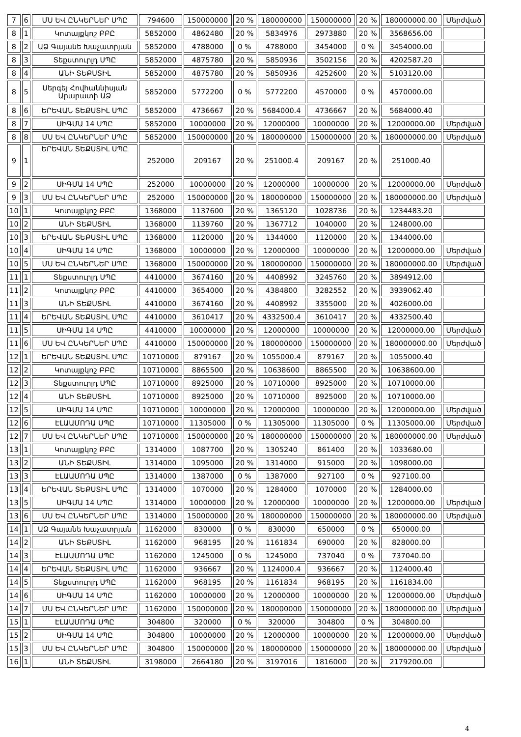| 7 | 6 | ՄՍ ԵՎ ԸՆԿԵՐՆԵՐ ՍՊԸ | 794600 | 150000000 | 20 % | 180000000 | 150000000 | 20 % | 180000000.00 | Մերժված |
| 8 | 1 | Կոտայքկոշ ԲԲԸ | 5852000 | 4862480 | 20 % | 5834976 | 2973880 | 20 % | 3568656.00 | |
| 8 | 2 | ԱՁ Գայանե Խաչատրյան | 5852000 | 4788000 | 0 % | 4788000 | 3454000 | 0 % | 3454000.00 | |
| 8 | 3 | Տեքստուրլդ ՍՊԸ | 5852000 | 4875780 | 20 % | 5850936 | 3502156 | 20 % | 4202587.20 | |
| 8 | 4 | ԱՆԻ ՏԵՔՍՏԻԼ | 5852000 | 4875780 | 20 % | 5850936 | 4252600 | 20 % | 5103120.00 | |
| 8 | 5 | Սերգեյ Հովհաննիսյան Արարատի ԱՁ | 5852000 | 5772200 | 0 % | 5772200 | 4570000 | 0 % | 4570000.00 | |
| 8 | 6 | ԵՐԵՎԱՆ ՏԵՔՍՏԻԼ ՍՊԸ | 5852000 | 4736667 | 20 % | 5684000.4 | 4736667 | 20 % | 5684000.40 | |
| 8 | 7 | ՍԻԳՄԱ 14 ՍՊԸ | 5852000 | 10000000 | 20 % | 12000000 | 10000000 | 20 % | 12000000.00 | Մերժված |
| 8 | 8 | ՄՍ ԵՎ ԸՆԿԵՐՆԵՐ ՍՊԸ | 5852000 | 150000000 | 20 % | 180000000 | 150000000 | 20 % | 180000000.00 | Մերժված |
| 9 | 1 | ԵՐԵՎԱՆ ՏԵՔՍՏԻԼ ՍՊԸ | 252000 | 209167 | 20 % | 251000.4 | 209167 | 20 % | 251000.40 | |
| 9 | 2 | ՍԻԳՄԱ 14 ՍՊԸ | 252000 | 10000000 | 20 % | 12000000 | 10000000 | 20 % | 12000000.00 | Մերժված |
| 9 | 3 | ՄՍ ԵՎ ԸՆԿԵՐՆԵՐ ՍՊԸ | 252000 | 150000000 | 20 % | 180000000 | 150000000 | 20 % | 180000000.00 | Մերժված |
| 10 | 1 | Կոտայքկոշ ԲԲԸ | 1368000 | 1137600 | 20 % | 1365120 | 1028736 | 20 % | 1234483.20 | |
| 10 | 2 | ԱՆԻ ՏԵՔՍՏԻԼ | 1368000 | 1139760 | 20 % | 1367712 | 1040000 | 20 % | 1248000.00 | |
| 10 | 3 | ԵՐԵՎԱՆ ՏԵՔՍՏԻԼ ՍՊԸ | 1368000 | 1120000 | 20 % | 1344000 | 1120000 | 20 % | 1344000.00 | |
| 10 | 4 | ՍԻԳՄԱ 14 ՍՊԸ | 1368000 | 10000000 | 20 % | 12000000 | 10000000 | 20 % | 12000000.00 | Մերժված |
| 10 | 5 | ՄՍ ԵՎ ԸՆԿԵՐՆԵՐ ՍՊԸ | 1368000 | 150000000 | 20 % | 180000000 | 150000000 | 20 % | 180000000.00 | Մերժված |
| 11 | 1 | Տեքստուրլդ ՍՊԸ | 4410000 | 3674160 | 20 % | 4408992 | 3245760 | 20 % | 3894912.00 | |
| 11 | 2 | Կոտայքկոշ ԲԲԸ | 4410000 | 3654000 | 20 % | 4384800 | 3282552 | 20 % | 3939062.40 | |
| 11 | 3 | ԱՆԻ ՏԵՔՍՏԻԼ | 4410000 | 3674160 | 20 % | 4408992 | 3355000 | 20 % | 4026000.00 | |
| 11 | 4 | ԵՐԵՎԱՆ ՏԵՔՍՏԻԼ ՍՊԸ | 4410000 | 3610417 | 20 % | 4332500.4 | 3610417 | 20 % | 4332500.40 | |
| 11 | 5 | ՍԻԳՄԱ 14 ՍՊԸ | 4410000 | 10000000 | 20 % | 12000000 | 10000000 | 20 % | 12000000.00 | Մերժված |
| 11 | 6 | ՄՍ ԵՎ ԸՆԿԵՐՆԵՐ ՍՊԸ | 4410000 | 150000000 | 20 % | 180000000 | 150000000 | 20 % | 180000000.00 | Մերժված |
| 12 | 1 | ԵՐԵՎԱՆ ՏԵՔՍՏԻԼ ՍՊԸ | 10710000 | 879167 | 20 % | 1055000.4 | 879167 | 20 % | 1055000.40 | |
| 12 | 2 | Կոտայքկոշ ԲԲԸ | 10710000 | 8865500 | 20 % | 10638600 | 8865500 | 20 % | 10638600.00 | |
| 12 | 3 | Տեքստուրլդ ՍՊԸ | 10710000 | 8925000 | 20 % | 10710000 | 8925000 | 20 % | 10710000.00 | |
| 12 | 4 | ԱՆԻ ՏԵՔՍՏԻԼ | 10710000 | 8925000 | 20 % | 10710000 | 8925000 | 20 % | 10710000.00 | |
| 12 | 5 | ՍԻԳՄԱ 14 ՍՊԸ | 10710000 | 10000000 | 20 % | 12000000 | 10000000 | 20 % | 12000000.00 | Մերժված |
| 12 | 6 | ԷԼԱԱՄՈԴԱ ՍՊԸ | 10710000 | 11305000 | 0 % | 11305000 | 11305000 | 0 % | 11305000.00 | Մերժված |
| 12 | 7 | ՄՍ ԵՎ ԸՆԿԵՐՆԵՐ ՍՊԸ | 10710000 | 150000000 | 20 % | 180000000 | 150000000 | 20 % | 180000000.00 | Մերժված |
| 13 | 1 | Կոտայքկոշ ԲԲԸ | 1314000 | 1087700 | 20 % | 1305240 | 861400 | 20 % | 1033680.00 | |
| 13 | 2 | ԱՆԻ ՏԵՔՍՏԻԼ | 1314000 | 1095000 | 20 % | 1314000 | 915000 | 20 % | 1098000.00 | |
| 13 | 3 | ԷԼԱԱՄՈԴԱ ՍՊԸ | 1314000 | 1387000 | 0 % | 1387000 | 927100 | 0 % | 927100.00 | |
| 13 | 4 | ԵՐԵՎԱՆ ՏԵՔՍՏԻԼ ՍՊԸ | 1314000 | 1070000 | 20 % | 1284000 | 1070000 | 20 % | 1284000.00 | |
| 13 | 5 | ՍԻԳՄԱ 14 ՍՊԸ | 1314000 | 10000000 | 20 % | 12000000 | 10000000 | 20 % | 12000000.00 | Մերժված |
| 13 | 6 | ՄՍ ԵՎ ԸՆԿԵՐՆԵՐ ՍՊԸ | 1314000 | 150000000 | 20 % | 180000000 | 150000000 | 20 % | 180000000.00 | Մերժված |
| 14 | 1 | ԱՁ Գայանե Խաչատրյան | 1162000 | 830000 | 0 % | 830000 | 650000 | 0 % | 650000.00 | |
| 14 | 2 | ԱՆԻ ՏԵՔՍՏԻԼ | 1162000 | 968195 | 20 % | 1161834 | 690000 | 20 % | 828000.00 | |
| 14 | 3 | ԷԼԱԱՄՈԴԱ ՍՊԸ | 1162000 | 1245000 | 0 % | 1245000 | 737040 | 0 % | 737040.00 | |
| 14 | 4 | ԵՐԵՎԱՆ ՏԵՔՍՏԻԼ ՍՊԸ | 1162000 | 936667 | 20 % | 1124000.4 | 936667 | 20 % | 1124000.40 | |
| 14 | 5 | Տեքստուրլդ ՍՊԸ | 1162000 | 968195 | 20 % | 1161834 | 968195 | 20 % | 1161834.00 | |
| 14 | 6 | ՍԻԳՄԱ 14 ՍՊԸ | 1162000 | 10000000 | 20 % | 12000000 | 10000000 | 20 % | 12000000.00 | Մերժված |
| 14 | 7 | ՄՍ ԵՎ ԸՆԿԵՐՆԵՐ ՍՊԸ | 1162000 | 150000000 | 20 % | 180000000 | 150000000 | 20 % | 180000000.00 | Մերժված |
| 15 | 1 | ԷԼԱԱՄՈԴԱ ՍՊԸ | 304800 | 320000 | 0 % | 320000 | 304800 | 0 % | 304800.00 | |
| 15 | 2 | ՍԻԳՄԱ 14 ՍՊԸ | 304800 | 10000000 | 20 % | 12000000 | 10000000 | 20 % | 12000000.00 | Մերժված |
| 15 | 3 | ՄՍ ԵՎ ԸՆԿԵՐՆԵՐ ՍՊԸ | 304800 | 150000000 | 20 % | 180000000 | 150000000 | 20 % | 180000000.00 | Մերժված |
| 16 | 1 | ԱՆԻ ՏԵՔՍՏԻԼ | 3198000 | 2664180 | 20 % | 3197016 | 1816000 | 20 % | 2179200.00 | |
4